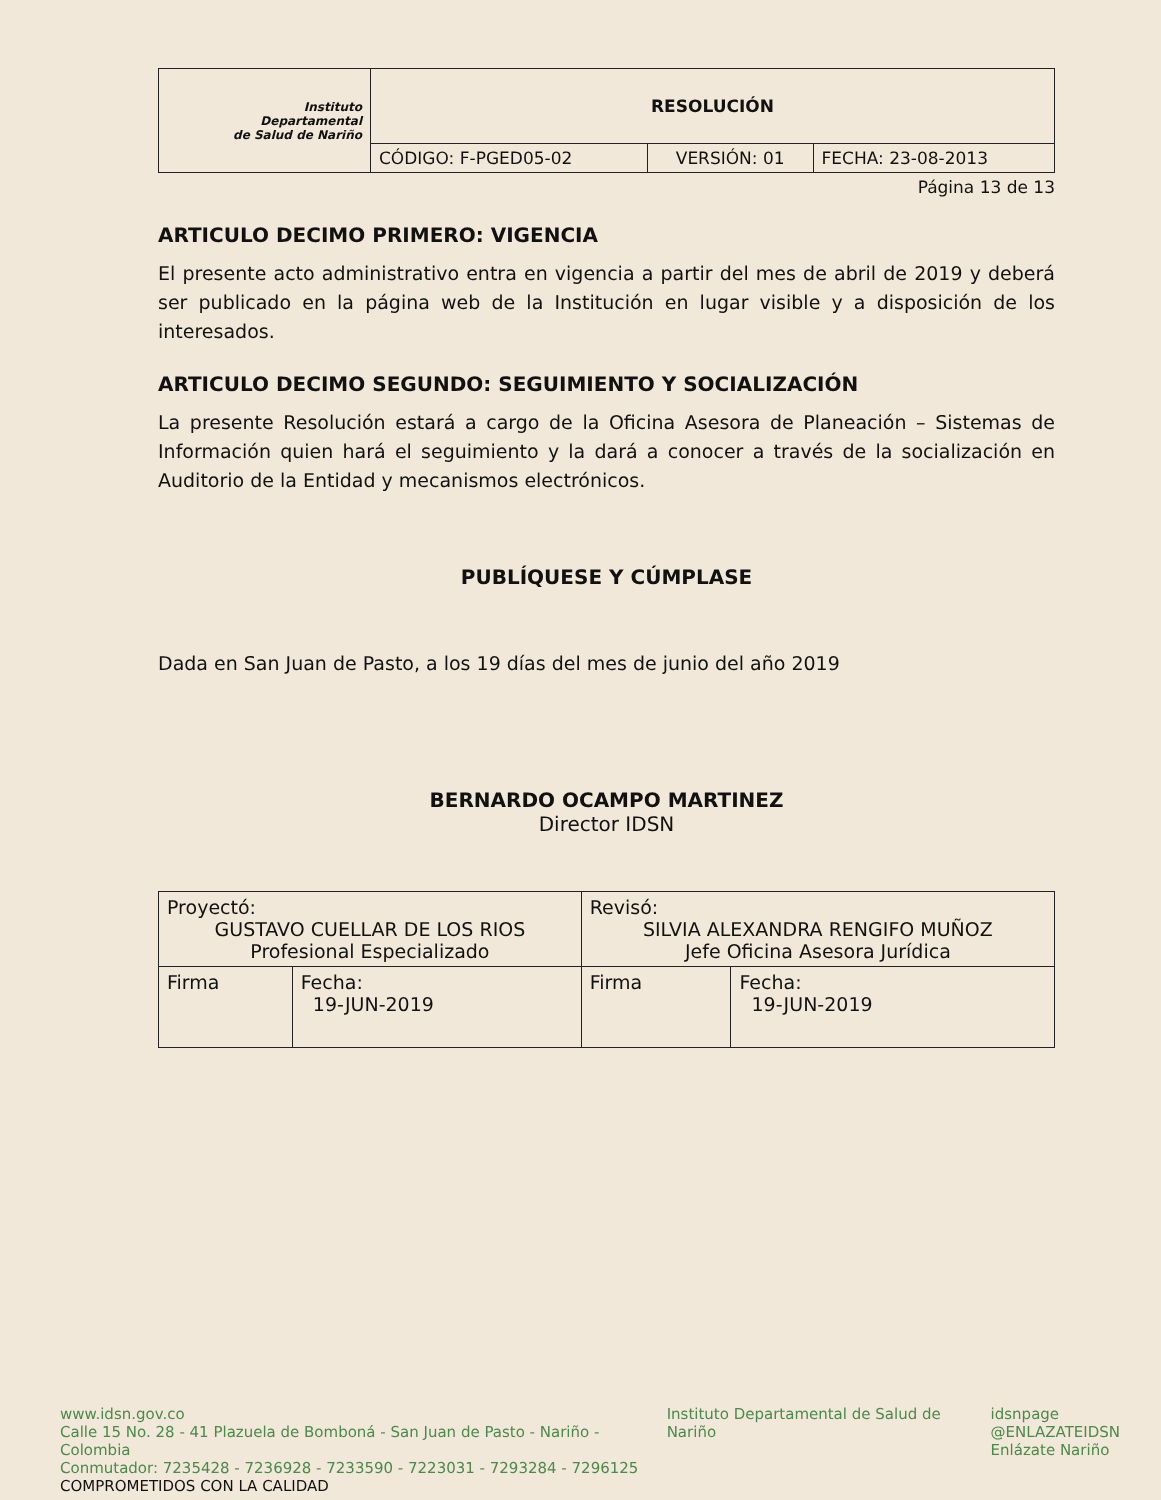| Instituto Departamental de Salud de Nariño | RESOLUCIÓN | | |
| | CÓDIGO: F-PGED05-02 | VERSIÓN: 01 | FECHA: 23-08-2013 |
Página 13 de 13
ARTICULO DECIMO PRIMERO: VIGENCIA
El presente acto administrativo entra en vigencia a partir del mes de abril de 2019 y deberá ser publicado en la página web de la Institución en lugar visible y a disposición de los interesados.
ARTICULO DECIMO SEGUNDO: SEGUIMIENTO Y SOCIALIZACIÓN
La presente Resolución estará a cargo de la Oficina Asesora de Planeación – Sistemas de Información quien hará el seguimiento y la dará a conocer a través de la socialización en Auditorio de la Entidad y mecanismos electrónicos.
PUBLÍQUESE Y CÚMPLASE
Dada en San Juan de Pasto, a los 19 días del mes de junio del año 2019
BERNARDO OCAMPO MARTINEZ
Director IDSN
| Proyectó: GUSTAVO CUELLAR DE LOS RIOS Profesional Especializado | | Revisó: SILVIA ALEXANDRA RENGIFO MUÑOZ Jefe Oficina Asesora Jurídica | |
| Firma | Fecha: 19-JUN-2019 | Firma | Fecha: 19-JUN-2019 |
www.idsn.gov.co
Calle 15 No. 28 - 41 Plazuela de Bomboná - San Juan de Pasto - Nariño - Colombia
Conmutador: 7235428 - 7236928 - 7233590 - 7223031 - 7293284 - 7296125
COMPROMETIDOS CON LA CALIDAD
Instituto Departamental de Salud de Nariño
idsnpage
@ENLAZATEIDSN
Enlázate Nariño